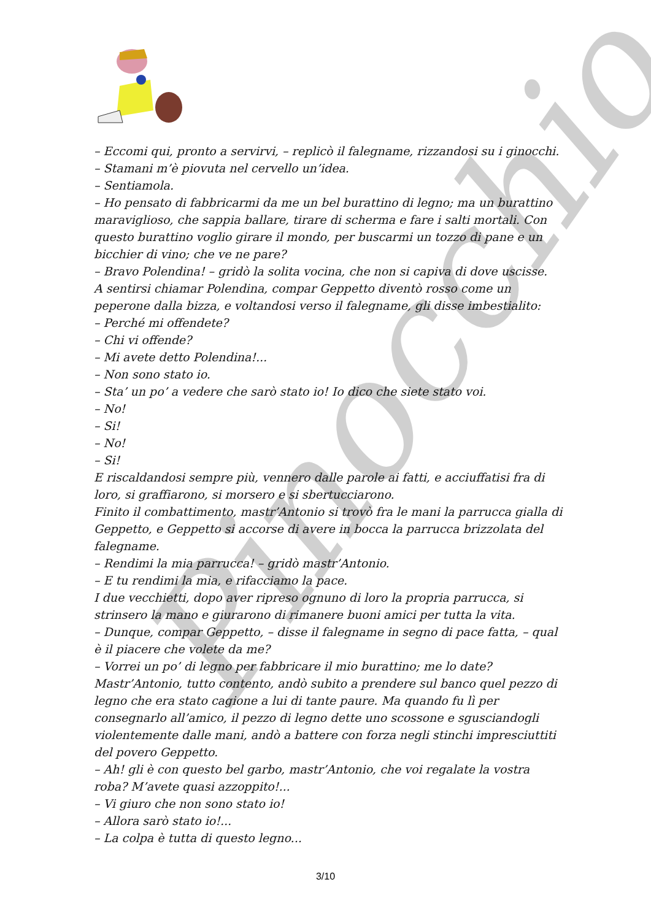Pinocchio
– Eccomi qui, pronto a servirvi, – replicò il falegname, rizzandosi su i ginocchi.
– Stamani m’è piovuta nel cervello un’idea.
– Sentiamola.
– Ho pensato di fabbricarmi da me un bel burattino di legno; ma un burattino maraviglioso, che sappia ballare, tirare di scherma e fare i salti mortali. Con questo burattino voglio girare il mondo, per buscarmi un tozzo di pane e un bicchier di vino; che ve ne pare?
– Bravo Polendina! – gridò la solita vocina, che non si capiva di dove uscisse.
A sentirsi chiamar Polendina, compar Geppetto diventò rosso come un peperone dalla bizza, e voltandosi verso il falegname, gli disse imbestialito:
– Perché mi offendete?
– Chi vi offende?
– Mi avete detto Polendina!...
– Non sono stato io.
– Sta’ un po’ a vedere che sarò stato io! Io dico che siete stato voi.
– No!
– Si!
– No!
– Si!
E riscaldandosi sempre più, vennero dalle parole ai fatti, e acciuffatisi fra di loro, si graffiarono, si morsero e si sbertucciarono.
Finito il combattimento, mastr’Antonio si trovò fra le mani la parrucca gialla di Geppetto, e Geppetto si accorse di avere in bocca la parrucca brizzolata del falegname.
– Rendimi la mia parrucca! – gridò mastr’Antonio.
– E tu rendimi la mia, e rifacciamo la pace.
I due vecchietti, dopo aver ripreso ognuno di loro la propria parrucca, si strinsero la mano e giurarono di rimanere buoni amici per tutta la vita.
– Dunque, compar Geppetto, – disse il falegname in segno di pace fatta, – qual è il piacere che volete da me?
– Vorrei un po’ di legno per fabbricare il mio burattino; me lo date?
Mastr’Antonio, tutto contento, andò subito a prendere sul banco quel pezzo di legno che era stato cagione a lui di tante paure. Ma quando fu lì per consegnarlo all’amico, il pezzo di legno dette uno scossone e sgusciandogli violentemente dalle mani, andò a battere con forza negli stinchi impresciuttiti del povero Geppetto.
– Ah! gli è con questo bel garbo, mastr’Antonio, che voi regalate la vostra roba? M’avete quasi azzoppito!...
– Vi giuro che non sono stato io!
– Allora sarò stato io!...
– La colpa è tutta di questo legno...
3/10